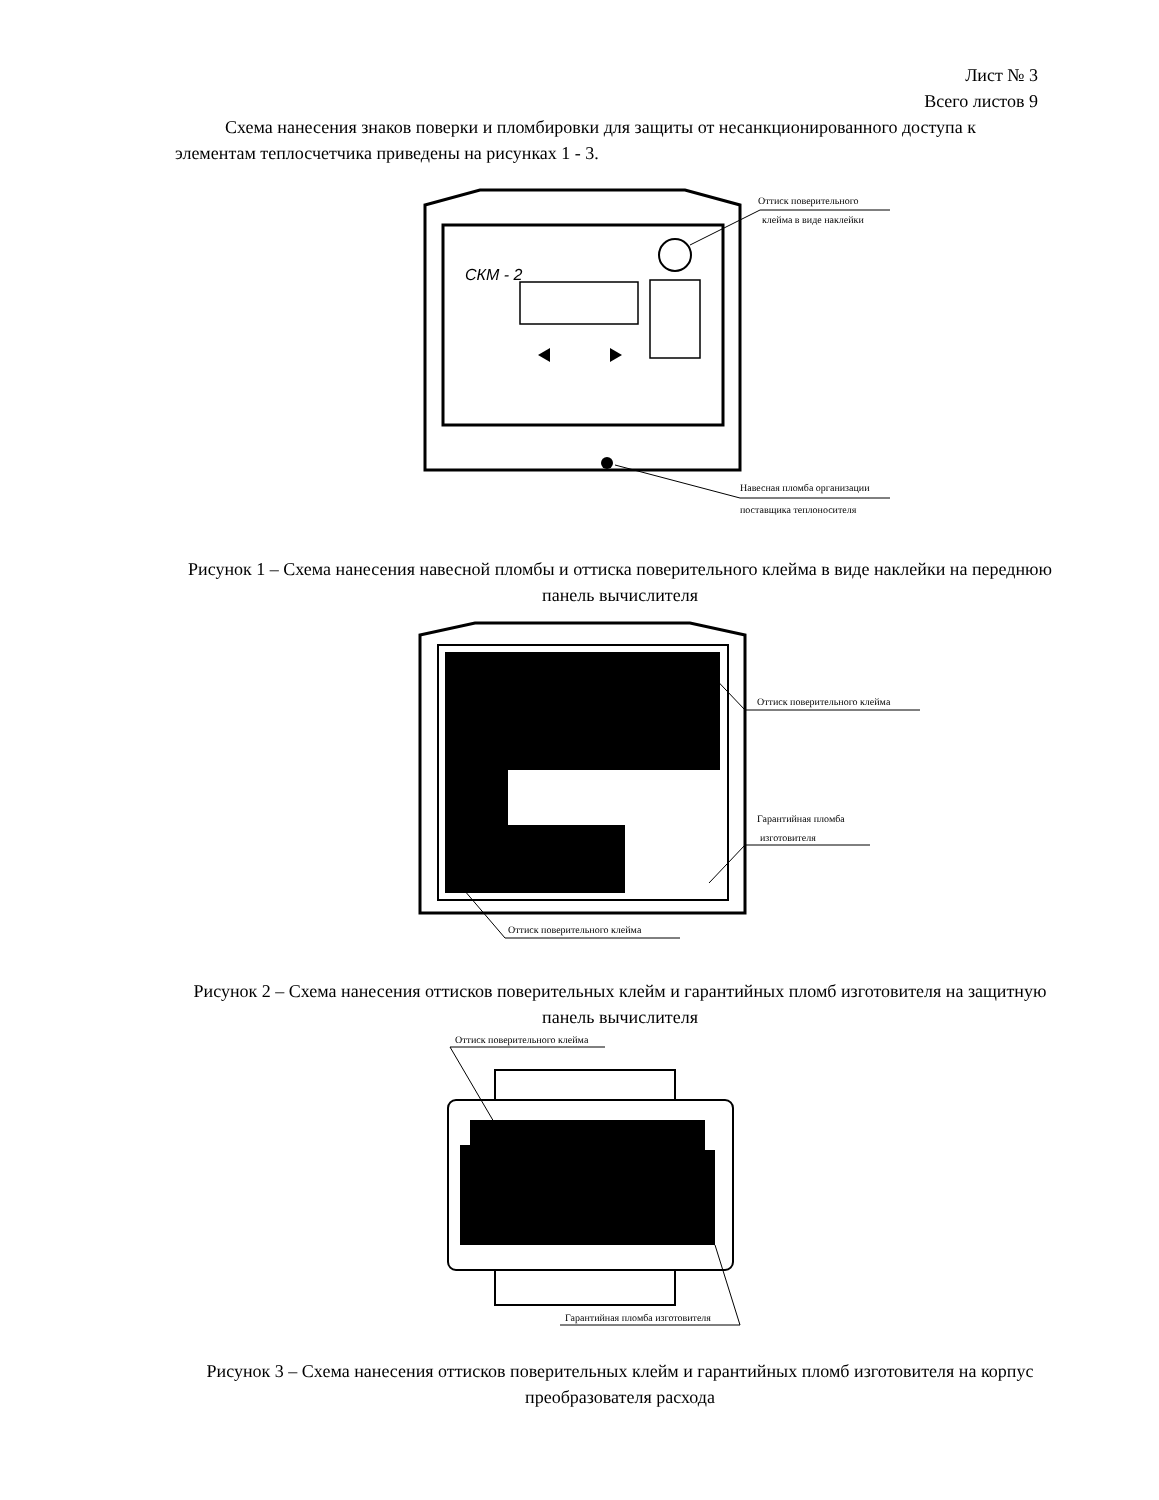Лист № 3
Всего листов 9
Схема нанесения знаков поверки и пломбировки для защиты от несанкционированного доступа к элементам теплосчетчика приведены на рисунках 1 - 3.
СКМ - 2
Оттиск поверительного
клейма в виде наклейки
Навесная пломба организации
поставщика теплоносителя
Рисунок 1 – Схема нанесения навесной пломбы и оттиска поверительного клейма в виде наклейки на переднюю панель вычислителя
Оттиск поверительного клейма
Гарантийная пломба
изготовителя
Оттиск поверительного клейма
Рисунок 2 – Схема нанесения оттисков поверительных клейм и гарантийных пломб изготовителя на защитную панель вычислителя
Оттиск поверительного клейма
Гарантийная пломба изготовителя
Рисунок 3 – Схема нанесения оттисков поверительных клейм и гарантийных пломб изготовителя на корпус преобразователя расхода